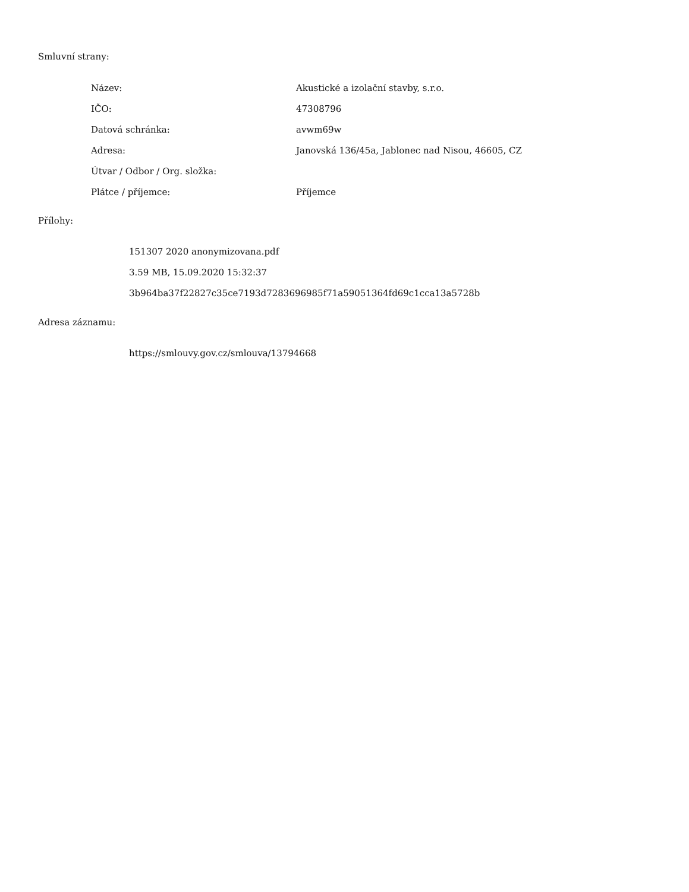Smluvní strany:
| Název: | Akustické a izolační stavby, s.r.o. |
| IČO: | 47308796 |
| Datová schránka: | avwm69w |
| Adresa: | Janovská 136/45a, Jablonec nad Nisou, 46605, CZ |
| Útvar / Odbor / Org. složka: | |
| Plátce / příjemce: | Příjemce |
Přílohy:
151307 2020 anonymizovana.pdf
3.59 MB, 15.09.2020 15:32:37
3b964ba37f22827c35ce7193d7283696985f71a59051364fd69c1cca13a5728b
Adresa záznamu:
https://smlouvy.gov.cz/smlouva/13794668